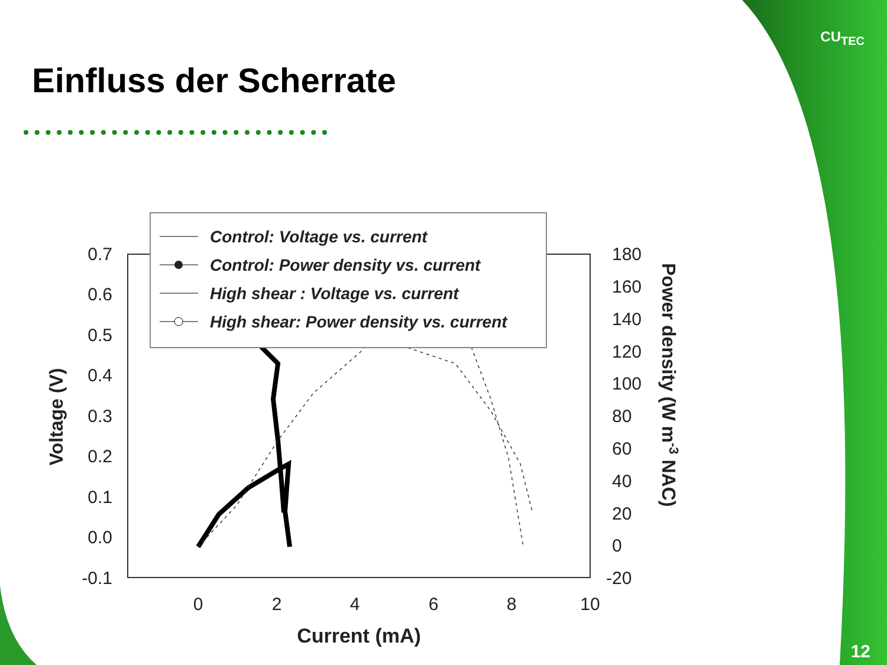CU<sub>TEC</sub>
Einfluss der Scherrate
0.7
0.6
0.5
0.4
0.3
0.2
0.1
0.0
-0.1
180
160
140
120
100
80
60
40
20
0
-20
0
2
4
6
8
10
Current (mA)
Voltage (V)
Power density (W m-3 NAC)
Control: Voltage vs. current
Control: Power density vs. current
High shear : Voltage vs. current
High shear: Power density vs. current
12